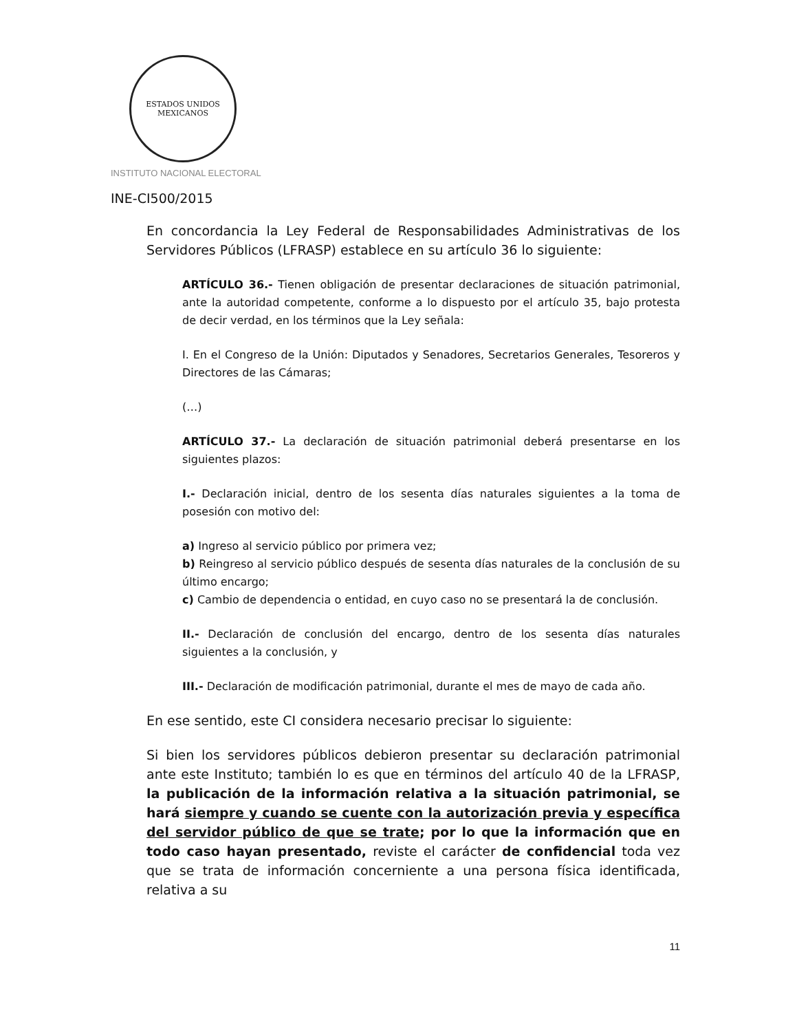ESTADOS UNIDOS MEXICANOS
INSTITUTO NACIONAL ELECTORAL
INE-CI500/2015
En concordancia la Ley Federal de Responsabilidades Administrativas de los Servidores Públicos (LFRASP) establece en su artículo 36 lo siguiente:
ARTÍCULO 36.- Tienen obligación de presentar declaraciones de situación patrimonial, ante la autoridad competente, conforme a lo dispuesto por el artículo 35, bajo protesta de decir verdad, en los términos que la Ley señala:
I. En el Congreso de la Unión: Diputados y Senadores, Secretarios Generales, Tesoreros y Directores de las Cámaras;
(…)
ARTÍCULO 37.- La declaración de situación patrimonial deberá presentarse en los siguientes plazos:
I.- Declaración inicial, dentro de los sesenta días naturales siguientes a la toma de posesión con motivo del:
a) Ingreso al servicio público por primera vez;
b) Reingreso al servicio público después de sesenta días naturales de la conclusión de su último encargo;
c) Cambio de dependencia o entidad, en cuyo caso no se presentará la de conclusión.
II.- Declaración de conclusión del encargo, dentro de los sesenta días naturales siguientes a la conclusión, y
III.- Declaración de modificación patrimonial, durante el mes de mayo de cada año.
En ese sentido, este CI considera necesario precisar lo siguiente:
Si bien los servidores públicos debieron presentar su declaración patrimonial ante este Instituto; también lo es que en términos del artículo 40 de la LFRASP, la publicación de la información relativa a la situación patrimonial, se hará siempre y cuando se cuente con la autorización previa y específica del servidor público de que se trate; por lo que la información que en todo caso hayan presentado, reviste el carácter de confidencial toda vez que se trata de información concerniente a una persona física identificada, relativa a su
11